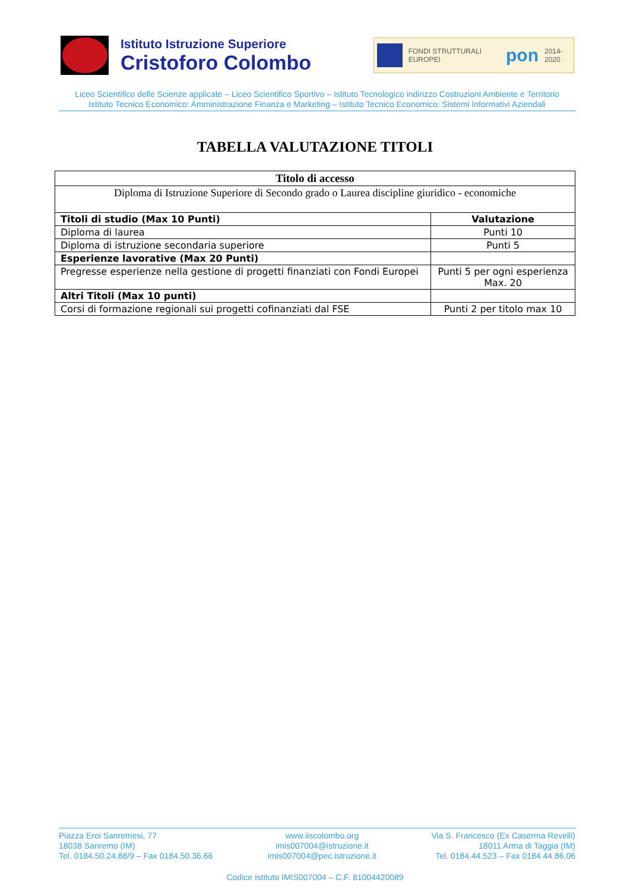Istituto Istruzione Superiore
Cristoforo Colombo
FONDI STRUTTURALI EUROPEI pon 2014-2020
Liceo Scientifico delle Scienze applicate – Liceo Scientifico Sportivo – Istituto Tecnologico indirizzo Costruzioni Ambiente e Territorio
Istituto Tecnico Economico: Amministrazione Finanza e Marketing – Istituto Tecnico Economico: Sistemi Informativi Aziendali
TABELLA VALUTAZIONE TITOLI
| Titolo di accesso | |
| --- | --- |
| Diploma di Istruzione Superiore di Secondo grado o Laurea discipline giuridico - economiche | |
| Titoli di studio (Max 10 Punti) | Valutazione |
| Diploma di laurea | Punti 10 |
| Diploma di istruzione secondaria superiore | Punti 5 |
| Esperienze lavorative (Max 20 Punti) | |
| Pregresse esperienze nella gestione di progetti finanziati con Fondi Europei | Punti 5 per ogni esperienza Max. 20 |
| Altri Titoli (Max 10 punti) | |
| Corsi di formazione regionali sui progetti cofinanziati dal FSE | Punti 2 per titolo max 10 |
Piazza Eroi Sanremesi, 77
18038 Sanremo (IM)
Tel. 0184.50.24.88/9 – Fax 0184.50.36.66
www.iiscolombo.org
imis007004@istruzione.it
imis007004@pec.istruzione.it
Via S. Francesco (Ex Caserma Revelli)
18011 Arma di Taggia (IM)
Tel. 0184.44.523 – Fax 0184.44.86.06
Codice Istituto IMIS007004 – C.F. 81004420089